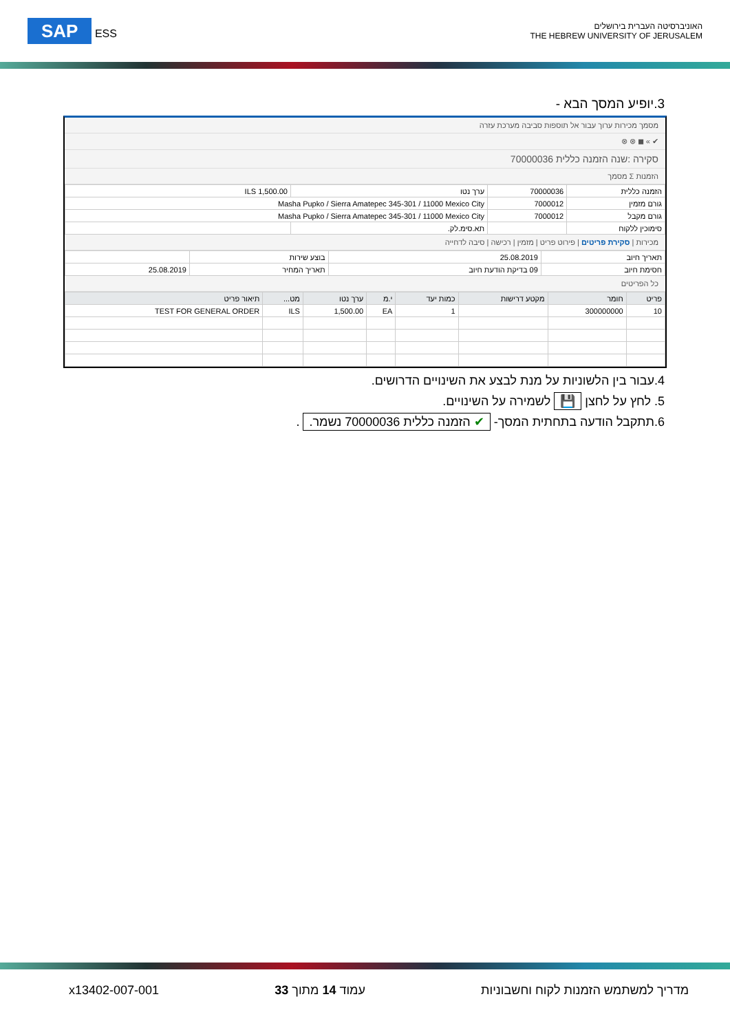SAP ESS
האוניברסיטה העברית בירושלים
THE HEBREW UNIVERSITY OF JERUSALEM
3.יופיע המסך הבא -
מסמך מכירות ערוך עבור אל תוספות סביבה מערכת עזרה
✔ » ◼ ⊗ ⊗
סקירה :שנה הזמנה כללית 70000036
הזמנות Σ מסמך
| הזמנה כללית | 70000036 | ערך נטו | 1,500.00 ILS |
| גורם מזמין | 7000012 | Masha Pupko / Sierra Amatepec 345-301 / 11000 Mexico City | |
| גורם מקבל | 7000012 | Masha Pupko / Sierra Amatepec 345-301 / 11000 Mexico City | |
| סימוכין ללקוח | | תא.סימ.לק. | |
מכירות | סקירת פריטים | פירוט פריט | מזמין | רכישה | סיבה לדחייה
| תאריך חיוב | 25.08.2019 | בוצע שירות | |
| חסימת חיוב | 09 בדיקת הודעת חיוב | תאריך המחיר | 25.08.2019 |
כל הפריטים
| פריט | חומר | מקטע דרישות | כמות יעד | י.מ | ערך נטו | מט... | תיאור פריט |
| --- | --- | --- | --- | --- | --- | --- | --- |
| 10 | 300000000 | | 1 | EA | 1,500.00 | ILS | TEST FOR GENERAL ORDER |
4.עבור בין הלשוניות על מנת לבצע את השינויים הדרושים.
5. לחץ על לחצן 💾 לשמירה על השינויים.
6.תתקבל הודעה בתחתית המסך- ✔ הזמנה כללית 70000036 נשמר. .
מדריך למשתמש הזמנות לקוח וחשבוניות עמוד 14 מתוך 33 x13402-007-001